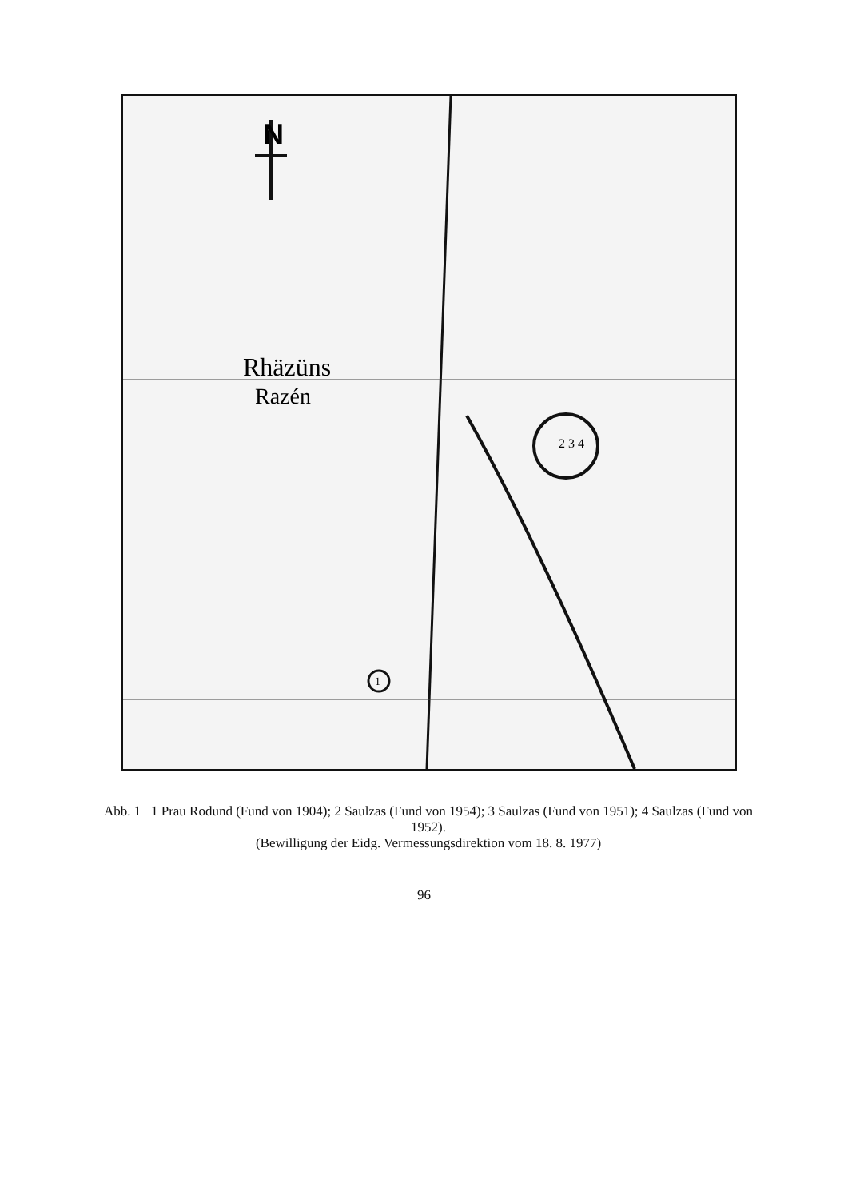N
Rhäzüns
Razén
2 3 4
1
Abb. 1 1 Prau Rodund (Fund von 1904); 2 Saulzas (Fund von 1954); 3 Saulzas (Fund von 1951); 4 Saulzas (Fund von 1952).
(Bewilligung der Eidg. Vermessungsdirektion vom 18. 8. 1977)
96